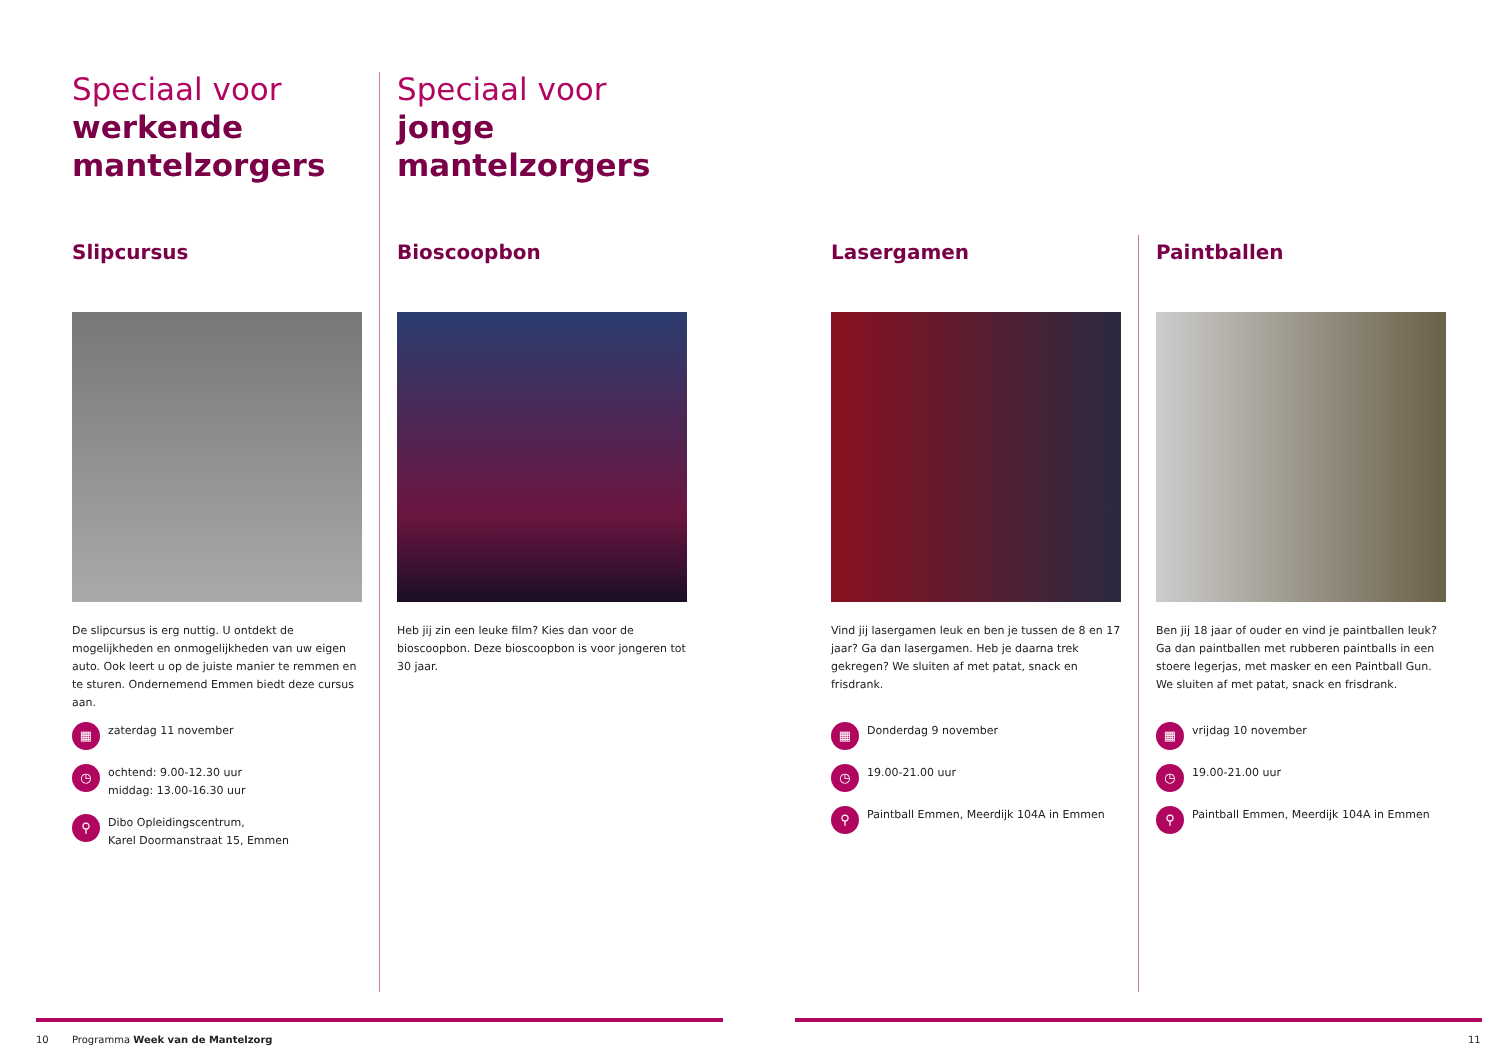Speciaal voor
werkende
mantelzorgers
Speciaal voor
jonge
mantelzorgers
Slipcursus
De slipcursus is erg nuttig. U ontdekt de mogelijkheden en onmogelijkheden van uw eigen auto. Ook leert u op de juiste manier te remmen en te sturen. Ondernemend Emmen biedt deze cursus aan.
▦
zaterdag 11 november
◷
ochtend: 9.00-12.30 uur
middag: 13.00-16.30 uur
⚲
Dibo Opleidingscentrum,
Karel Doormanstraat 15, Emmen
Bioscoopbon
Heb jij zin een leuke film? Kies dan voor de bioscoopbon. Deze bioscoopbon is voor jongeren tot 30 jaar.
Lasergamen
Vind jij lasergamen leuk en ben je tussen de 8 en 17 jaar? Ga dan lasergamen. Heb je daarna trek gekregen? We sluiten af met patat, snack en frisdrank.
▦
Donderdag 9 november
◷
19.00-21.00 uur
⚲
Paintball Emmen, Meerdijk 104A in Emmen
Paintballen
Ben jij 18 jaar of ouder en vind je paintballen leuk? Ga dan paintballen met rubberen paintballs in een stoere legerjas, met masker en een Paintball Gun. We sluiten af met patat, snack en frisdrank.
▦
vrijdag 10 november
◷
19.00-21.00 uur
⚲
Paintball Emmen, Meerdijk 104A in Emmen
10
Programma Week van de Mantelzorg
11